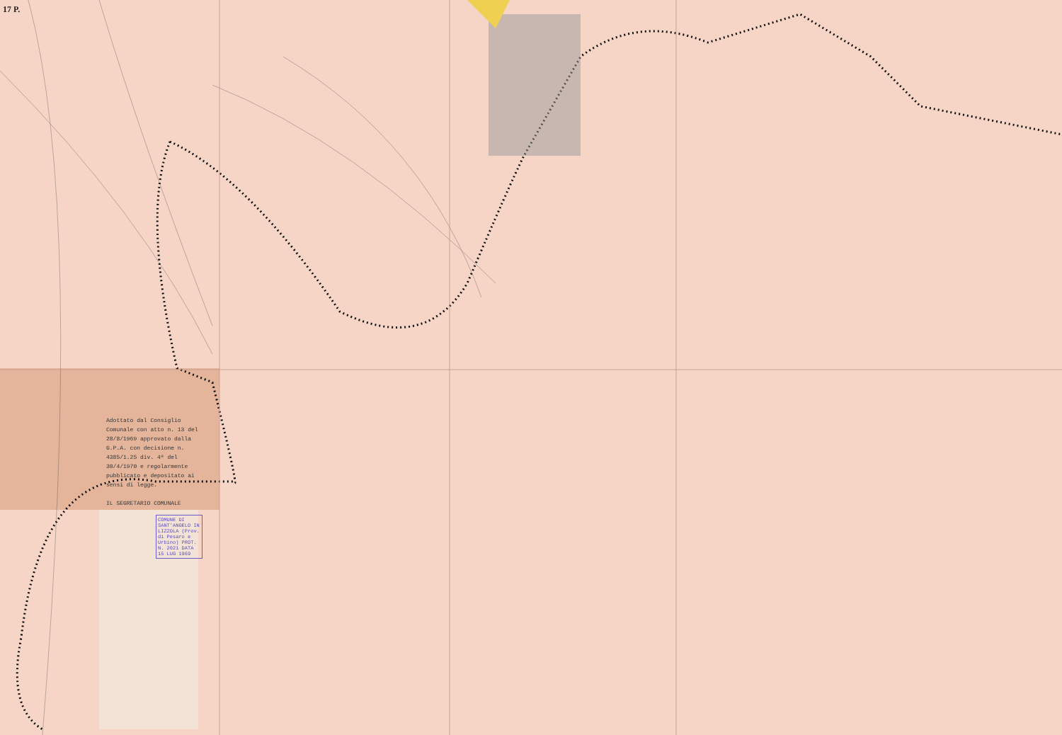17 P.
Adottato dal Consiglio Comunale con atto n. 13 del 28/8/1969 approvato dalla G.P.A. con decisione n. 4385/1.25 div. 4ª del 30/4/1970 e regolarmente pubblicato e depositato ai sensi di legge.
IL SEGRETARIO COMUNALE
COMUNE DI SANT'ANGELO IN LIZZOLA (Prov. di Pesaro e Urbino) PROT. N. 2021 DATA 15 LUG 1969